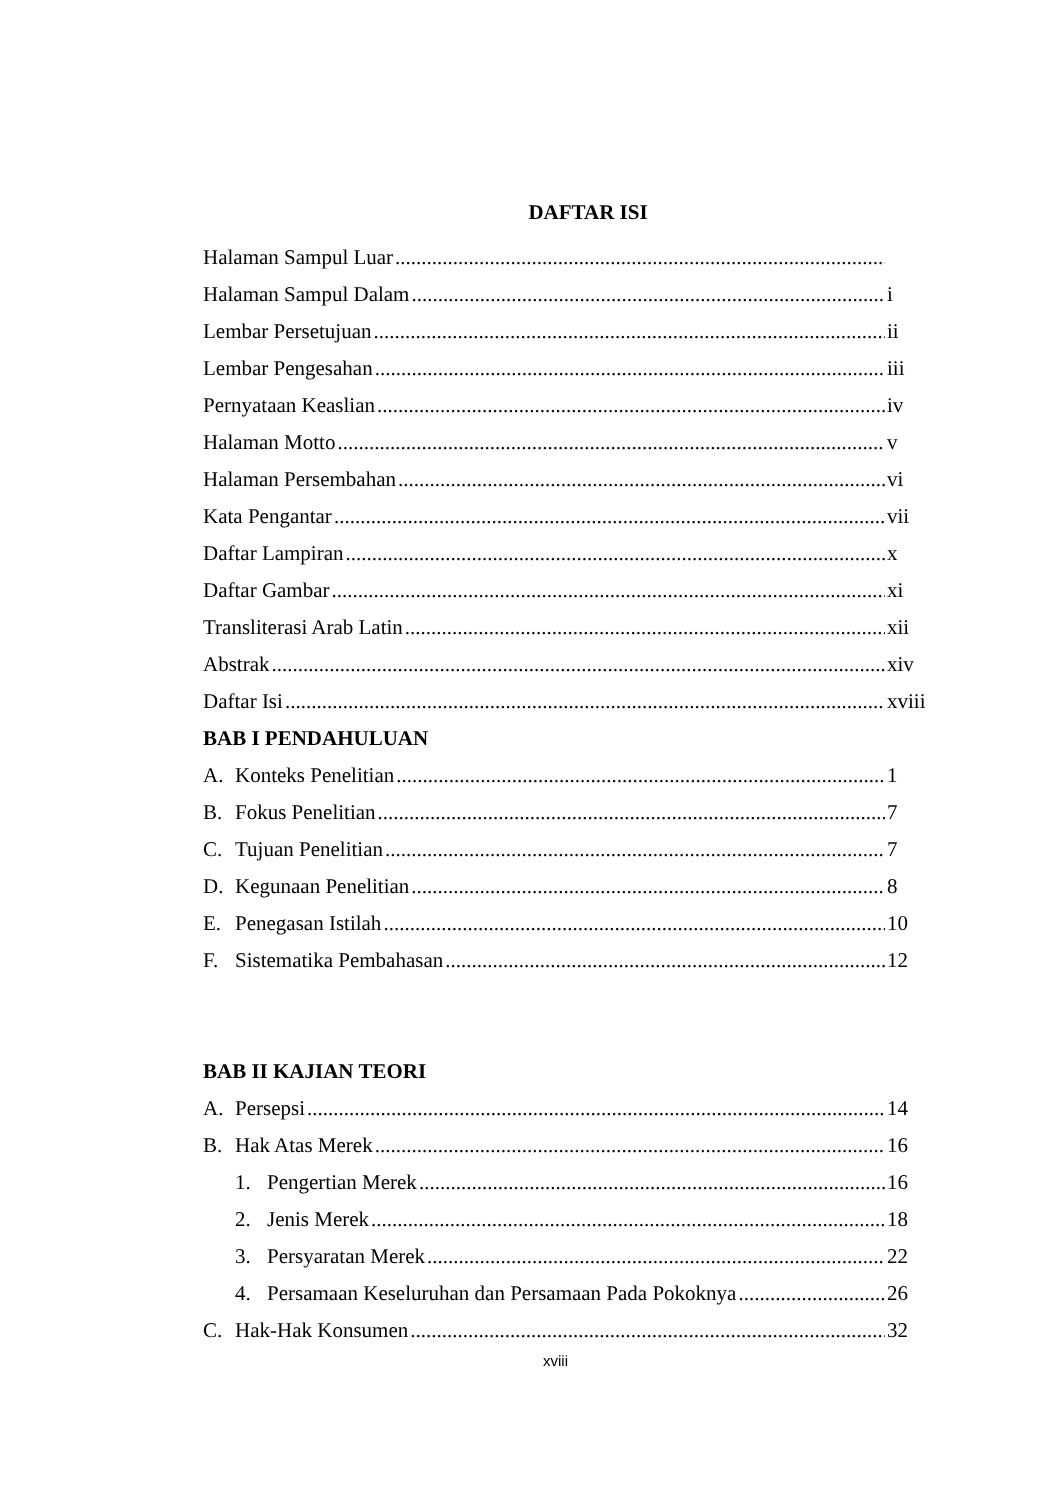DAFTAR ISI
Halaman Sampul Luar
Halaman Sampul Dalam i
Lembar Persetujuan ii
Lembar Pengesahan iii
Pernyataan Keaslian iv
Halaman Motto v
Halaman Persembahan vi
Kata Pengantar vii
Daftar Lampiran x
Daftar Gambar xi
Transliterasi Arab Latin xii
Abstrak xiv
Daftar Isi xviii
BAB I PENDAHULUAN
A. Konteks Penelitian 1
B. Fokus Penelitian 7
C. Tujuan Penelitian 7
D. Kegunaan Penelitian 8
E. Penegasan Istilah 10
F. Sistematika Pembahasan 12
BAB II KAJIAN TEORI
A. Persepsi 14
B. Hak Atas Merek 16
1. Pengertian Merek 16
2. Jenis Merek 18
3. Persyaratan Merek 22
4. Persamaan Keseluruhan dan Persamaan Pada Pokoknya 26
C. Hak-Hak Konsumen 32
xviii